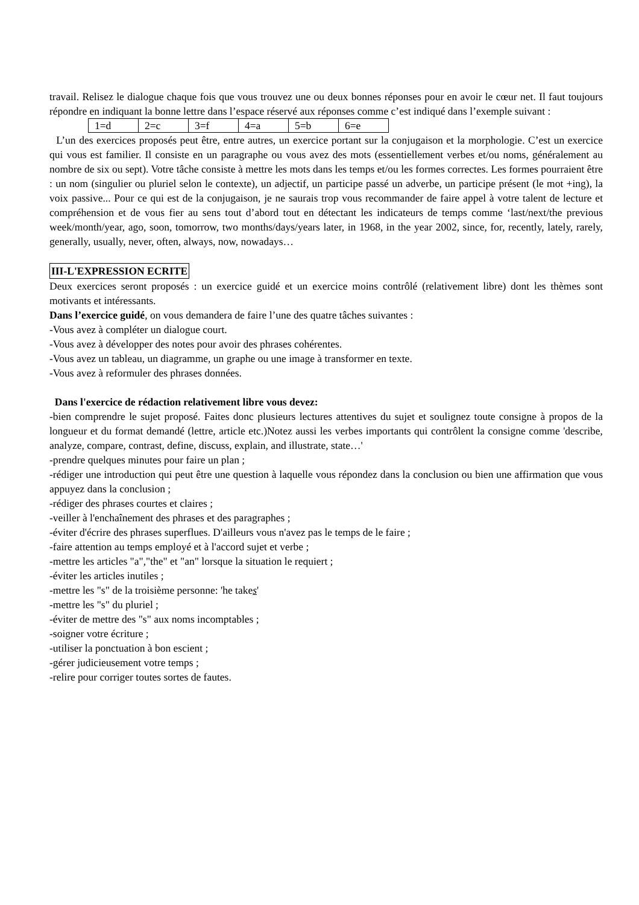travail. Relisez le dialogue chaque fois que vous trouvez une ou deux bonnes réponses pour en avoir le cœur net. Il faut toujours répondre en indiquant la bonne lettre dans l’espace réservé aux réponses comme c’est indiqué dans l’exemple suivant :
| 1=d | 2=c | 3=f | 4=a | 5=b | 6=e |
L’un des exercices proposés peut être, entre autres, un exercice portant sur la conjugaison et la morphologie. C’est un exercice qui vous est familier. Il consiste en un paragraphe ou vous avez des mots (essentiellement verbes et/ou noms, généralement au nombre de six ou sept). Votre tâche consiste à mettre les mots dans les temps et/ou les formes correctes. Les formes pourraient être : un nom (singulier ou pluriel selon le contexte), un adjectif, un participe passé un adverbe, un participe présent (le mot +ing), la voix passive... Pour ce qui est de la conjugaison, je ne saurais trop vous recommander de faire appel à votre talent de lecture et compréhension et de vous fier au sens tout d’abord tout en détectant les indicateurs de temps comme ‘last/next/the previous week/month/year, ago, soon, tomorrow, two months/days/years later, in 1968, in the year 2002, since, for, recently, lately, rarely, generally, usually, never, often, always, now, nowadays…
III-L'EXPRESSION ECRITE
Deux exercices seront proposés : un exercice guidé et un exercice moins contrôlé (relativement libre) dont les thèmes sont motivants et intéressants.
Dans l’exercice guidé, on vous demandera de faire l’une des quatre tâches suivantes :
-Vous avez à compléter un dialogue court.
-Vous avez à développer des notes pour avoir des phrases cohérentes.
-Vous avez un tableau, un diagramme, un graphe ou une image à transformer en texte.
-Vous avez à reformuler des phrases données.
Dans l'exercice de rédaction relativement libre vous devez:
-bien comprendre le sujet proposé. Faites donc plusieurs lectures attentives du sujet et soulignez toute consigne à propos de la longueur et du format demandé (lettre, article etc.)Notez aussi les verbes importants qui contrôlent la consigne comme 'describe, analyze, compare, contrast, define, discuss, explain, and illustrate, state…'
-prendre quelques minutes pour faire un plan ;
-rédiger une introduction qui peut être une question à laquelle vous répondez dans la conclusion ou bien une affirmation que vous appuyez dans la conclusion ;
-rédiger des phrases courtes et claires ;
-veiller à l'enchaînement des phrases et des paragraphes ;
-éviter d'écrire des phrases superflues. D'ailleurs vous n'avez pas le temps de le faire ;
-faire attention au temps employé et à l'accord sujet et verbe ;
-mettre les articles "a","the" et "an" lorsque la situation le requiert ;
-éviter les articles inutiles ;
-mettre les "s" de la troisième personne: 'he takes'
-mettre les "s" du pluriel ;
-éviter de mettre des "s" aux noms incomptables ;
-soigner votre écriture ;
-utiliser la ponctuation à bon escient ;
-gérer judicieusement votre temps ;
-relire pour corriger toutes sortes de fautes.